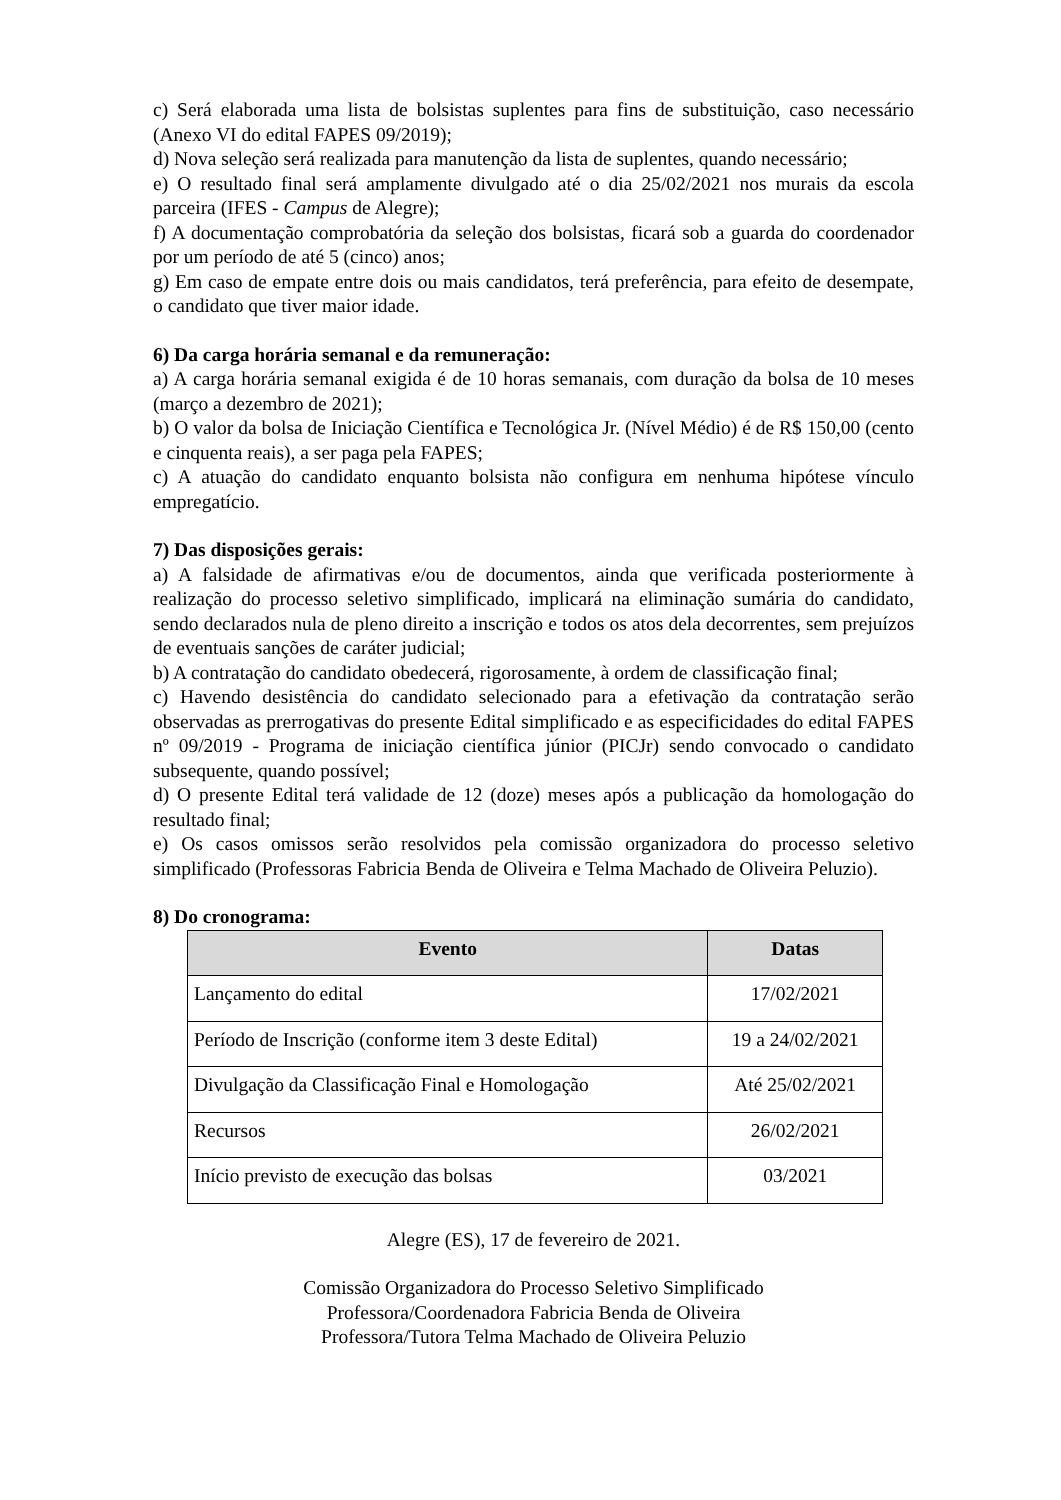c) Será elaborada uma lista de bolsistas suplentes para fins de substituição, caso necessário (Anexo VI do edital FAPES 09/2019);
d) Nova seleção será realizada para manutenção da lista de suplentes, quando necessário;
e) O resultado final será amplamente divulgado até o dia 25/02/2021 nos murais da escola parceira (IFES - Campus de Alegre);
f) A documentação comprobatória da seleção dos bolsistas, ficará sob a guarda do coordenador por um período de até 5 (cinco) anos;
g) Em caso de empate entre dois ou mais candidatos, terá preferência, para efeito de desempate, o candidato que tiver maior idade.
6) Da carga horária semanal e da remuneração:
a) A carga horária semanal exigida é de 10 horas semanais, com duração da bolsa de 10 meses (março a dezembro de 2021);
b) O valor da bolsa de Iniciação Científica e Tecnológica Jr. (Nível Médio) é de R$ 150,00 (cento e cinquenta reais), a ser paga pela FAPES;
c) A atuação do candidato enquanto bolsista não configura em nenhuma hipótese vínculo empregatício.
7) Das disposições gerais:
a) A falsidade de afirmativas e/ou de documentos, ainda que verificada posteriormente à realização do processo seletivo simplificado, implicará na eliminação sumária do candidato, sendo declarados nula de pleno direito a inscrição e todos os atos dela decorrentes, sem prejuízos de eventuais sanções de caráter judicial;
b) A contratação do candidato obedecerá, rigorosamente, à ordem de classificação final;
c) Havendo desistência do candidato selecionado para a efetivação da contratação serão observadas as prerrogativas do presente Edital simplificado e as especificidades do edital FAPES nº 09/2019 - Programa de iniciação científica júnior (PICJr) sendo convocado o candidato subsequente, quando possível;
d) O presente Edital terá validade de 12 (doze) meses após a publicação da homologação do resultado final;
e) Os casos omissos serão resolvidos pela comissão organizadora do processo seletivo simplificado (Professoras Fabricia Benda de Oliveira e Telma Machado de Oliveira Peluzio).
8) Do cronograma:
| Evento | Datas |
| --- | --- |
| Lançamento do edital | 17/02/2021 |
| Período de Inscrição (conforme item 3 deste Edital) | 19 a 24/02/2021 |
| Divulgação da Classificação Final e Homologação | Até 25/02/2021 |
| Recursos | 26/02/2021 |
| Início previsto de execução das bolsas | 03/2021 |
Alegre (ES), 17 de fevereiro de 2021.
Comissão Organizadora do Processo Seletivo Simplificado
Professora/Coordenadora Fabricia Benda de Oliveira
Professora/Tutora Telma Machado de Oliveira Peluzio